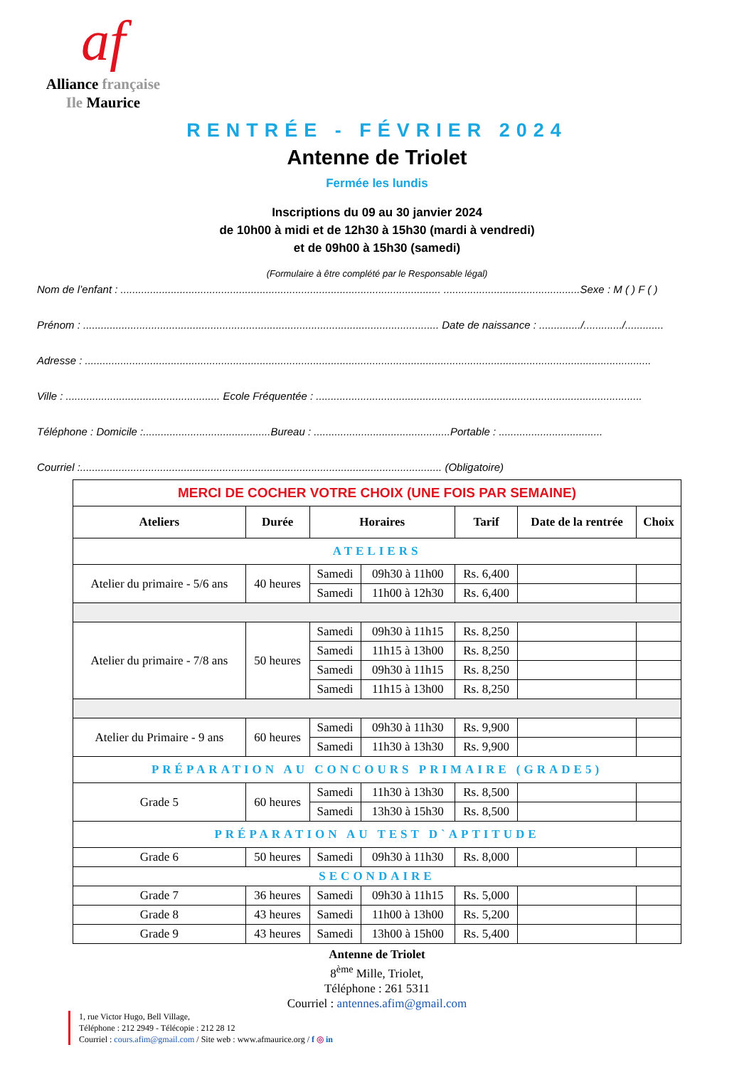af
Alliance française
Ile Maurice
RENTRÉE - FÉVRIER 2024
Antenne de Triolet
Fermée les lundis
Inscriptions du 09 au 30 janvier 2024
de 10h00 à midi et de 12h30 à 15h30 (mardi à vendredi)
et de 09h00 à 15h30 (samedi)
(Formulaire à être complété par le Responsable légal)
Nom de l’enfant : ............................................................................................................ ..............................................Sexe : M ( ) F ( )
Prénom : ........................................................................................................................ Date de naissance : ............../............./.............
Adresse : ...............................................................................................................................................................................................
Ville : .................................................... Ecole Fréquentée : ..............................................................................................................
Téléphone : Domicile :...........................................Bureau : ..............................................Portable : ...................................
Courriel :.......................................................................................................................... (Obligatoire)
| MERCI DE COCHER VOTRE CHOIX (UNE FOIS PAR SEMAINE) | | | | | | |
| Ateliers | Durée | Horaires | | Tarif | Date de la rentrée | Choix |
| ATELIERS | | | | | | |
| Atelier du primaire - 5/6 ans | 40 heures | Samedi | 09h30 à 11h00 | Rs. 6,400 | | |
| | | Samedi | 11h00 à 12h30 | Rs. 6,400 | | |
| Atelier du primaire - 7/8 ans | 50 heures | Samedi | 09h30 à 11h15 | Rs. 8,250 | | |
| | | Samedi | 11h15 à 13h00 | Rs. 8,250 | | |
| | | Samedi | 09h30 à 11h15 | Rs. 8,250 | | |
| | | Samedi | 11h15 à 13h00 | Rs. 8,250 | | |
| Atelier du Primaire - 9 ans | 60 heures | Samedi | 09h30 à 11h30 | Rs. 9,900 | | |
| | | Samedi | 11h30 à 13h30 | Rs. 9,900 | | |
| PRÉPARATION AU CONCOURS PRIMAIRE (GRADE5) | | | | | | |
| Grade 5 | 60 heures | Samedi | 11h30 à 13h30 | Rs. 8,500 | | |
| | | Samedi | 13h30 à 15h30 | Rs. 8,500 | | |
| PRÉPARATION AU TEST D`APTITUDE | | | | | | |
| Grade 6 | 50 heures | Samedi | 09h30 à 11h30 | Rs. 8,000 | | |
| SECONDAIRE | | | | | | |
| Grade 7 | 36 heures | Samedi | 09h30 à 11h15 | Rs. 5,000 | | |
| Grade 8 | 43 heures | Samedi | 11h00 à 13h00 | Rs. 5,200 | | |
| Grade 9 | 43 heures | Samedi | 13h00 à 15h00 | Rs. 5,400 | | |
Antenne de Triolet
8<sup>ème</sup> Mille, Triolet,
Téléphone : 261 5311
Courriel : antennes.afim@gmail.com
1, rue Victor Hugo, Bell Village,
Téléphone : 212 2949 - Télécopie : 212 28 12
Courriel : cours.afim@gmail.com / Site web : www.afmaurice.org / f ◎ in